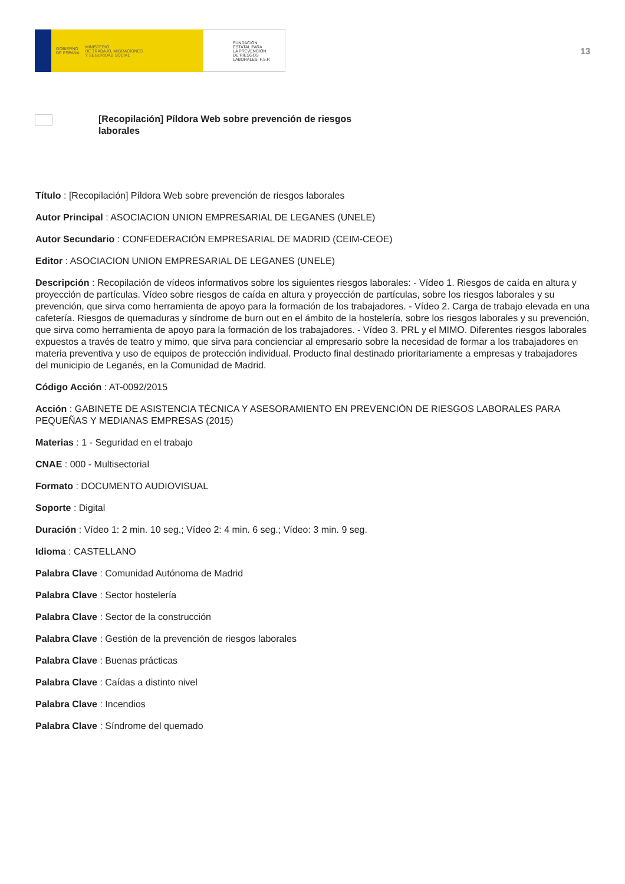GOBIERNO
DE ESPAÑA MINISTERIO
DE TRABAJO, MIGRACIONES
Y SEGURIDAD SOCIAL
FUNDACIÓN
ESTATAL PARA
LA PREVENCIÓN
DE RIESGOS
LABORALES, F.S.P.
13
[Recopilación] Píldora Web sobre prevención de riesgos laborales
Título : [Recopilación] Píldora Web sobre prevención de riesgos laborales
Autor Principal : ASOCIACION UNION EMPRESARIAL DE LEGANES (UNELE)
Autor Secundario : CONFEDERACIÓN EMPRESARIAL DE MADRID (CEIM-CEOE)
Editor : ASOCIACION UNION EMPRESARIAL DE LEGANES (UNELE)
Descripción : Recopilación de vídeos informativos sobre los siguientes riesgos laborales: - Vídeo 1. Riesgos de caída en altura y proyección de partículas. Vídeo sobre riesgos de caída en altura y proyección de partículas, sobre los riesgos laborales y su prevención, que sirva como herramienta de apoyo para la formación de los trabajadores. - Vídeo 2. Carga de trabajo elevada en una cafetería. Riesgos de quemaduras y síndrome de burn out en el ámbito de la hostelería, sobre los riesgos laborales y su prevención, que sirva como herramienta de apoyo para la formación de los trabajadores. - Vídeo 3. PRL y el MIMO. Diferentes riesgos laborales expuestos a través de teatro y mimo, que sirva para concienciar al empresario sobre la necesidad de formar a los trabajadores en materia preventiva y uso de equipos de protección individual. Producto final destinado prioritariamente a empresas y trabajadores del municipio de Leganés, en la Comunidad de Madrid.
Código Acción : AT-0092/2015
Acción : GABINETE DE ASISTENCIA TÉCNICA Y ASESORAMIENTO EN PREVENCIÓN DE RIESGOS LABORALES PARA PEQUEÑAS Y MEDIANAS EMPRESAS (2015)
Materias : 1 - Seguridad en el trabajo
CNAE : 000 - Multisectorial
Formato : DOCUMENTO AUDIOVISUAL
Soporte : Digital
Duración : Vídeo 1: 2 min. 10 seg.; Vídeo 2: 4 min. 6 seg.; Vídeo: 3 min. 9 seg.
Idioma : CASTELLANO
Palabra Clave : Comunidad Autónoma de Madrid
Palabra Clave : Sector hostelería
Palabra Clave : Sector de la construcción
Palabra Clave : Gestión de la prevención de riesgos laborales
Palabra Clave : Buenas prácticas
Palabra Clave : Caídas a distinto nivel
Palabra Clave : Incendios
Palabra Clave : Síndrome del quemado